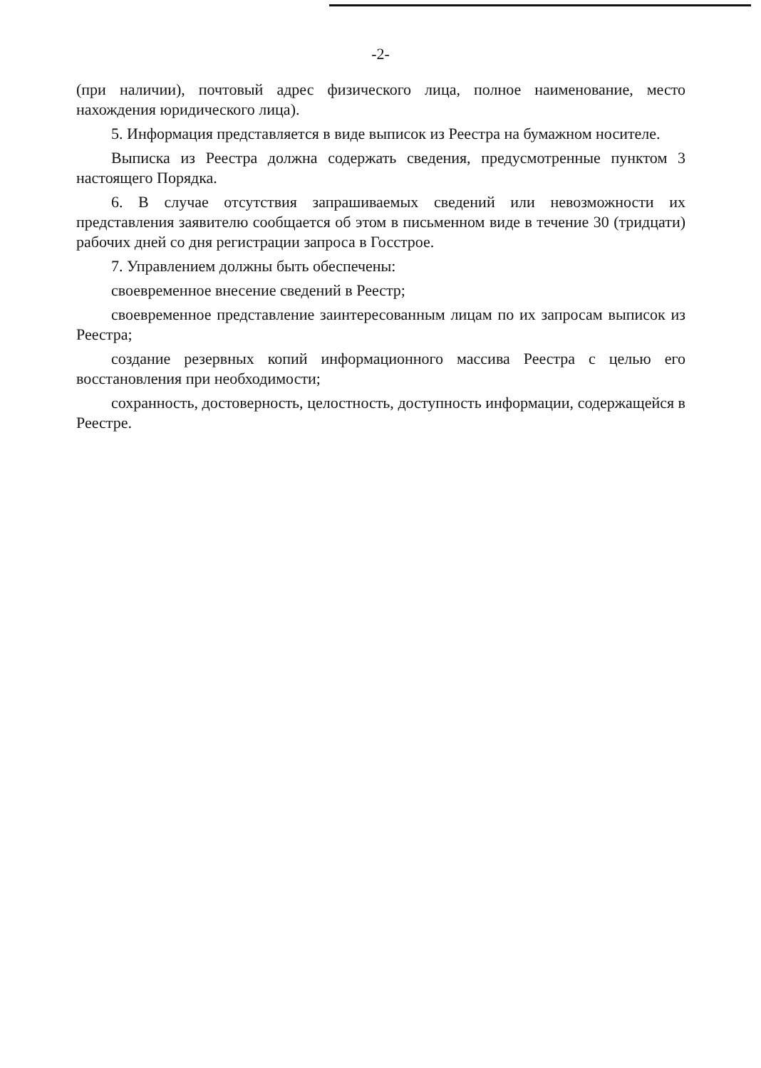-2-
(при наличии), почтовый адрес физического лица, полное наименование, место нахождения юридического лица).
5. Информация представляется в виде выписок из Реестра на бумажном носителе.
Выписка из Реестра должна содержать сведения, предусмотренные пунктом 3 настоящего Порядка.
6. В случае отсутствия запрашиваемых сведений или невозможности их представления заявителю сообщается об этом в письменном виде в течение 30 (тридцати) рабочих дней со дня регистрации запроса в Госстрое.
7. Управлением должны быть обеспечены:
своевременное внесение сведений в Реестр;
своевременное представление заинтересованным лицам по их запросам выписок из Реестра;
создание резервных копий информационного массива Реестра с целью его восстановления при необходимости;
сохранность, достоверность, целостность, доступность информации, содержащейся в Реестре.